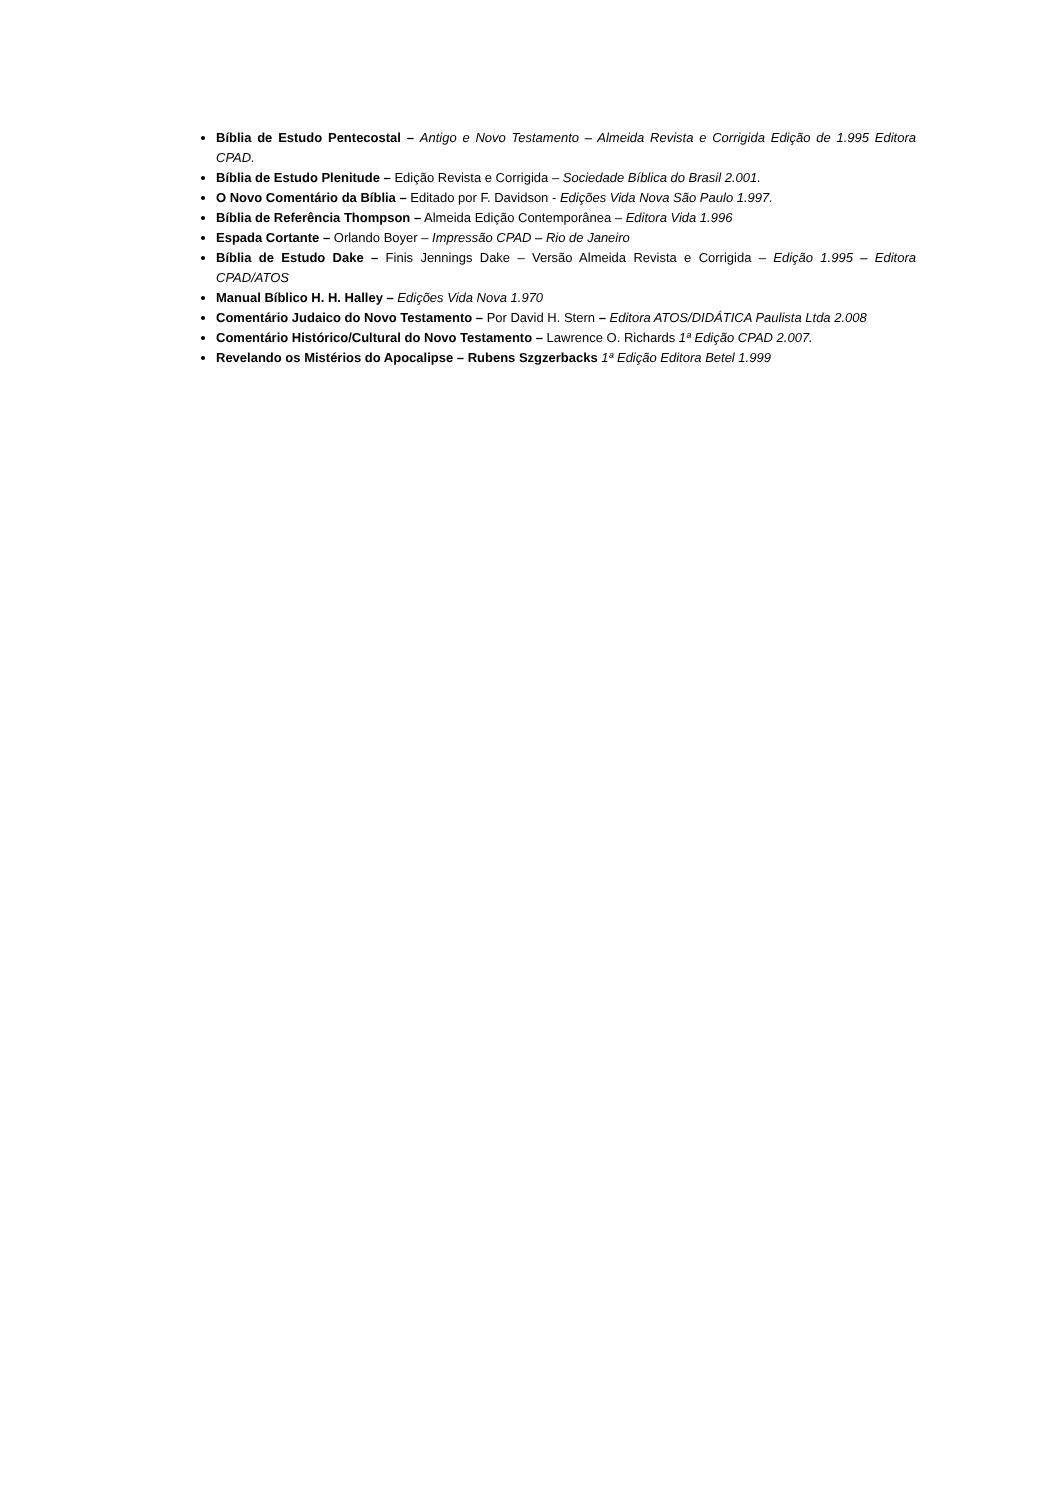Bíblia de Estudo Pentecostal – Antigo e Novo Testamento – Almeida Revista e Corrigida Edição de 1.995 Editora CPAD.
Bíblia de Estudo Plenitude – Edição Revista e Corrigida – Sociedade Bíblica do Brasil 2.001.
O Novo Comentário da Bíblia – Editado por F. Davidson - Edições Vida Nova São Paulo 1.997.
Bíblia de Referência Thompson – Almeida Edição Contemporânea – Editora Vida 1.996
Espada Cortante – Orlando Boyer – Impressão CPAD – Rio de Janeiro
Bíblia de Estudo Dake – Finis Jennings Dake – Versão Almeida Revista e Corrigida – Edição 1.995 – Editora CPAD/ATOS
Manual Bíblico H. H. Halley – Edições Vida Nova 1.970
Comentário Judaico do Novo Testamento – Por David H. Stern – Editora ATOS/DIDÁTICA Paulista Ltda 2.008
Comentário Histórico/Cultural do Novo Testamento – Lawrence O. Richards 1ª Edição CPAD 2.007.
Revelando os Mistérios do Apocalipse – Rubens Szgzerbacks 1ª Edição Editora Betel 1.999